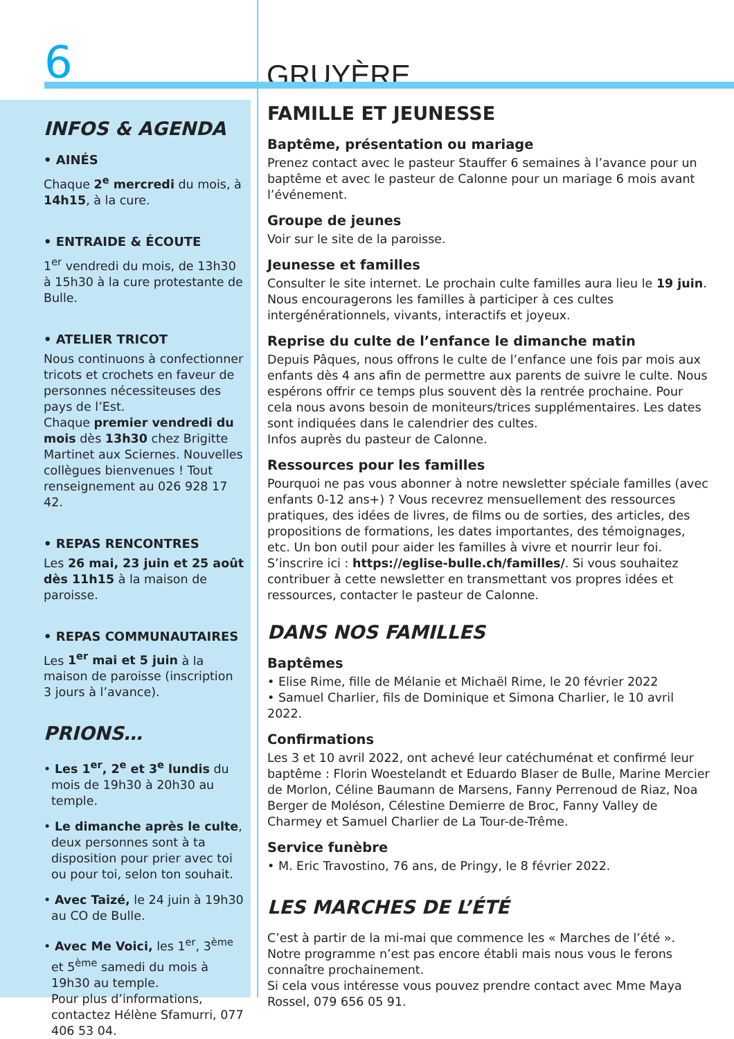6
GRUYÈRE
INFOS & AGENDA
• AINÉS
Chaque 2<sup>e</sup> mercredi du mois, à 14h15, à la cure.
• ENTRAIDE & ÉCOUTE
1<sup>er</sup> vendredi du mois, de 13h30 à 15h30 à la cure protestante de Bulle.
• ATELIER TRICOT
Nous continuons à confectionner tricots et crochets en faveur de personnes nécessiteuses des pays de l’Est.
Chaque premier vendredi du mois dès 13h30 chez Brigitte Martinet aux Sciernes. Nouvelles collègues bienvenues ! Tout renseignement au 026 928 17 42.
• REPAS RENCONTRES
Les 26 mai, 23 juin et 25 août dès 11h15 à la maison de paroisse.
• REPAS COMMUNAUTAIRES
Les 1<sup>er</sup> mai et 5 juin à la maison de paroisse (inscription 3 jours à l’avance).
PRIONS…
• Les 1<sup>er</sup>, 2<sup>e</sup> et 3<sup>e</sup> lundis du mois de 19h30 à 20h30 au temple.
• Le dimanche après le culte, deux personnes sont à ta disposition pour prier avec toi ou pour toi, selon ton souhait.
• Avec Taizé, le 24 juin à 19h30 au CO de Bulle.
• Avec Me Voici, les 1<sup>er</sup>, 3<sup>ème</sup> et 5<sup>ème</sup> samedi du mois à 19h30 au temple.
Pour plus d’informations, contactez Hélène Sfamurri, 077 406 53 04.
FAMILLE ET JEUNESSE
Baptême, présentation ou mariage
Prenez contact avec le pasteur Stauffer 6 semaines à l’avance pour un baptême et avec le pasteur de Calonne pour un mariage 6 mois avant l’événement.
Groupe de jeunes
Voir sur le site de la paroisse.
Jeunesse et familles
Consulter le site internet. Le prochain culte familles aura lieu le 19 juin. Nous encouragerons les familles à participer à ces cultes intergénérationnels, vivants, interactifs et joyeux.
Reprise du culte de l’enfance le dimanche matin
Depuis Pâques, nous offrons le culte de l’enfance une fois par mois aux enfants dès 4 ans afin de permettre aux parents de suivre le culte. Nous espérons offrir ce temps plus souvent dès la rentrée prochaine. Pour cela nous avons besoin de moniteurs/trices supplémentaires. Les dates sont indiquées dans le calendrier des cultes.
Infos auprès du pasteur de Calonne.
Ressources pour les familles
Pourquoi ne pas vous abonner à notre newsletter spéciale familles (avec enfants 0-12 ans+) ? Vous recevrez mensuellement des ressources pratiques, des idées de livres, de films ou de sorties, des articles, des propositions de formations, les dates importantes, des témoignages, etc. Un bon outil pour aider les familles à vivre et nourrir leur foi.
S’inscrire ici : https://eglise-bulle.ch/familles/. Si vous souhaitez contribuer à cette newsletter en transmettant vos propres idées et ressources, contacter le pasteur de Calonne.
DANS NOS FAMILLES
Baptêmes
• Elise Rime, fille de Mélanie et Michaël Rime, le 20 février 2022
• Samuel Charlier, fils de Dominique et Simona Charlier, le 10 avril 2022.
Confirmations
Les 3 et 10 avril 2022, ont achevé leur catéchuménat et confirmé leur baptême : Florin Woestelandt et Eduardo Blaser de Bulle, Marine Mercier de Morlon, Céline Baumann de Marsens, Fanny Perrenoud de Riaz, Noa Berger de Moléson, Célestine Demierre de Broc, Fanny Valley de Charmey et Samuel Charlier de La Tour-de-Trême.
Service funèbre
• M. Eric Travostino, 76 ans, de Pringy, le 8 février 2022.
LES MARCHES DE L’ÉTÉ
C’est à partir de la mi-mai que commence les « Marches de l’été ». Notre programme n’est pas encore établi mais nous vous le ferons connaître prochainement.
Si cela vous intéresse vous pouvez prendre contact avec Mme Maya Rossel, 079 656 05 91.